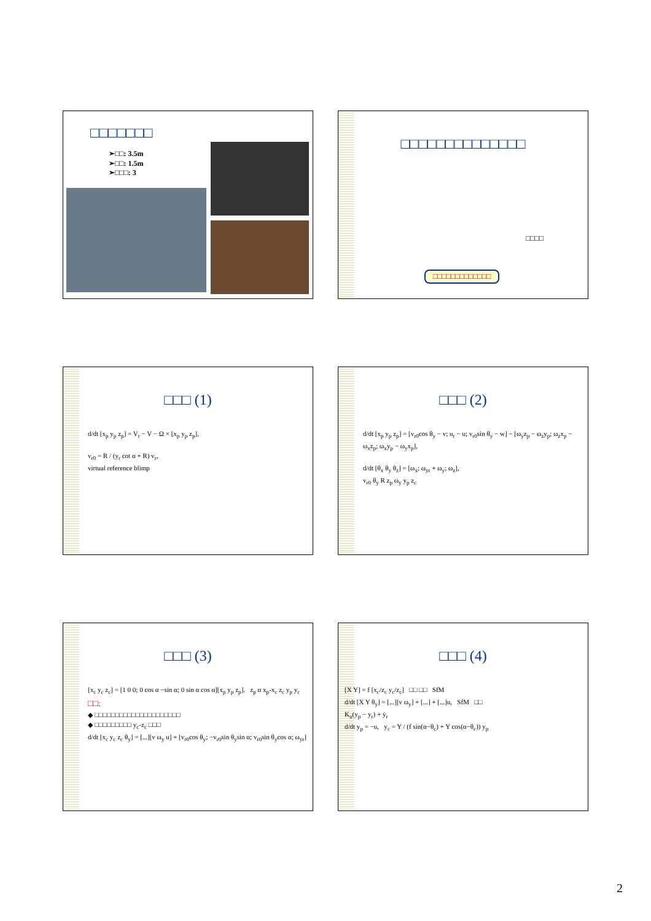□□□□□□□
➢□□: 3.5m
➢□□: 1.5m
➢□□□: 3
□□□□□□□□□□□□□□
□□□□
□□□□□□□□□□□□□
□□□ (1)
d/dt [x<sub>p</sub> y<sub>p</sub> z<sub>p</sub>] = V<sub>r</sub> − V − Ω × [x<sub>p</sub> y<sub>p</sub> z<sub>p</sub>],
v<sub>r0</sub> = R / (y<sub>r</sub> cot α + R) v<sub>r</sub>,
virtual reference blimp
□□□ (2)
d/dt [x<sub>p</sub> y<sub>p</sub> z<sub>p</sub>] = [v<sub>r0</sub>cos θ<sub>y</sub> − v; u<sub>r</sub> − u; v<sub>r0</sub>sin θ<sub>y</sub> − w] − [ω<sub>y</sub>z<sub>p</sub> − ω<sub>z</sub>y<sub>p</sub>; ω<sub>z</sub>x<sub>p</sub> − ω<sub>x</sub>z<sub>p</sub>; ω<sub>x</sub>y<sub>p</sub> − ω<sub>y</sub>x<sub>p</sub>],
d/dt [θ<sub>x</sub> θ<sub>y</sub> θ<sub>z</sub>] = [ω<sub>x</sub>; ω<sub>yr</sub> + ω<sub>y</sub>; ω<sub>z</sub>],
v<sub>r0</sub> θ<sub>y</sub> R z<sub>p</sub> ω<sub>y</sub> y<sub>p</sub> z<sub>c</sub>
□□□ (3)
[x<sub>c</sub> y<sub>c</sub> z<sub>c</sub>] = [1 0 0; 0 cos α −sin α; 0 sin α cos α][x<sub>p</sub> y<sub>p</sub> z<sub>p</sub>]. z<sub>p</sub> α x<sub>p</sub>-x<sub>c</sub> z<sub>c</sub> y<sub>p</sub> y<sub>c</sub>
□□:
◆ □□□□□□□□□□□□□□□□□□□□□
◆ □□□□□□□□□ y<sub>c</sub>-z<sub>c</sub> □□□
d/dt [x<sub>c</sub> y<sub>c</sub> z<sub>c</sub> θ<sub>y</sub>] = [...][v ω<sub>y</sub> u] + [v<sub>r0</sub>cos θ<sub>y</sub>; −v<sub>r0</sub>sin θ<sub>y</sub>sin α; v<sub>r0</sub>sin θ<sub>y</sub>cos α; ω<sub>yr</sub>]
□□□ (4)
[X Y] = f [x<sub>c</sub>/z<sub>c</sub> y<sub>c</sub>/z<sub>c</sub>] □□ □□ SfM
d/dt [X Y θ<sub>y</sub>] = [...][v ω<sub>y</sub>] + [...] + [...]u, SfM □□
K<sub>u</sub>(y<sub>p</sub> − y<sub>r</sub>) + ẏ<sub>r</sub>
d/dt y<sub>p</sub> = −u, y<sub>c</sub> = Y / (f sin(α−θ<sub>c</sub>) + Y cos(α−θ<sub>c</sub>)) y<sub>p</sub>
2